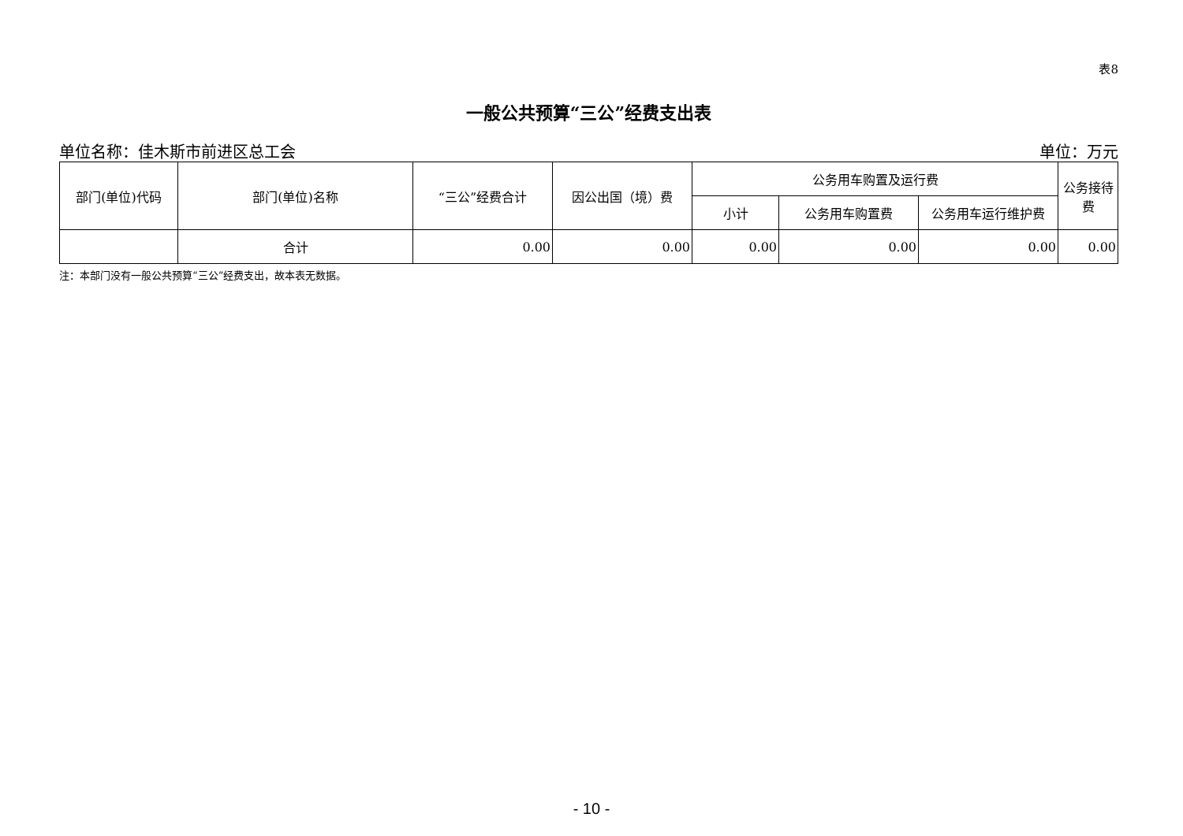表8
一般公共预算“三公”经费支出表
单位名称：佳木斯市前进区总工会 单位：万元
| 部门(单位)代码 | 部门(单位)名称 | “三公”经费合计 | 因公出国（境）费 | 公务用车购置及运行费 | | | 公务接待费 |
| --- | --- | --- | --- | --- | --- | --- | --- |
| | | | | 小计 | 公务用车购置费 | 公务用车运行维护费 | |
| | 合计 | 0.00 | 0.00 | 0.00 | 0.00 | 0.00 | 0.00 |
注：本部门没有一般公共预算“三公”经费支出，故本表无数据。
- 10 -